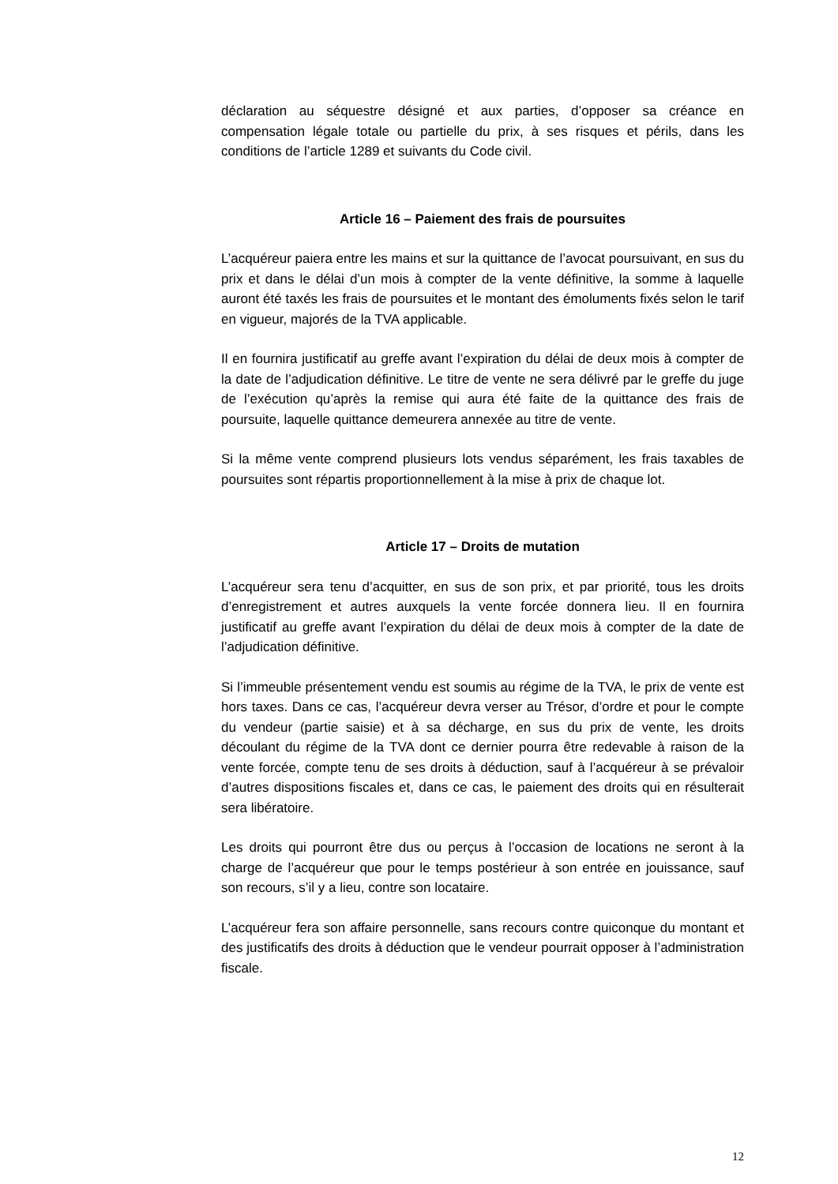déclaration au séquestre désigné et aux parties, d’opposer sa créance en compensation légale totale ou partielle du prix, à ses risques et périls, dans les conditions de l’article 1289 et suivants du Code civil.
Article 16 – Paiement des frais de poursuites
L’acquéreur paiera entre les mains et sur la quittance de l’avocat poursuivant, en sus du prix et dans le délai d’un mois à compter de la vente définitive, la somme à laquelle auront été taxés les frais de poursuites et le montant des émoluments fixés selon le tarif en vigueur, majorés de la TVA applicable.
Il en fournira justificatif au greffe avant l’expiration du délai de deux mois à compter de la date de l’adjudication définitive. Le titre de vente ne sera délivré par le greffe du juge de l’exécution qu’après la remise qui aura été faite de la quittance des frais de poursuite, laquelle quittance demeurera annexée au titre de vente.
Si la même vente comprend plusieurs lots vendus séparément, les frais taxables de poursuites sont répartis proportionnellement à la mise à prix de chaque lot.
Article 17 – Droits de mutation
L’acquéreur sera tenu d’acquitter, en sus de son prix, et par priorité, tous les droits d’enregistrement et autres auxquels la vente forcée donnera lieu. Il en fournira justificatif au greffe avant l’expiration du délai de deux mois à compter de la date de l’adjudication définitive.
Si l’immeuble présentement vendu est soumis au régime de la TVA, le prix de vente est hors taxes. Dans ce cas, l’acquéreur devra verser au Trésor, d’ordre et pour le compte du vendeur (partie saisie) et à sa décharge, en sus du prix de vente, les droits découlant du régime de la TVA dont ce dernier pourra être redevable à raison de la vente forcée, compte tenu de ses droits à déduction, sauf à l’acquéreur à se prévaloir d’autres dispositions fiscales et, dans ce cas, le paiement des droits qui en résulterait sera libératoire.
Les droits qui pourront être dus ou perçus à l’occasion de locations ne seront à la charge de l’acquéreur que pour le temps postérieur à son entrée en jouissance, sauf son recours, s’il y a lieu, contre son locataire.
L’acquéreur fera son affaire personnelle, sans recours contre quiconque du montant et des justificatifs des droits à déduction que le vendeur pourrait opposer à l’administration fiscale.
12